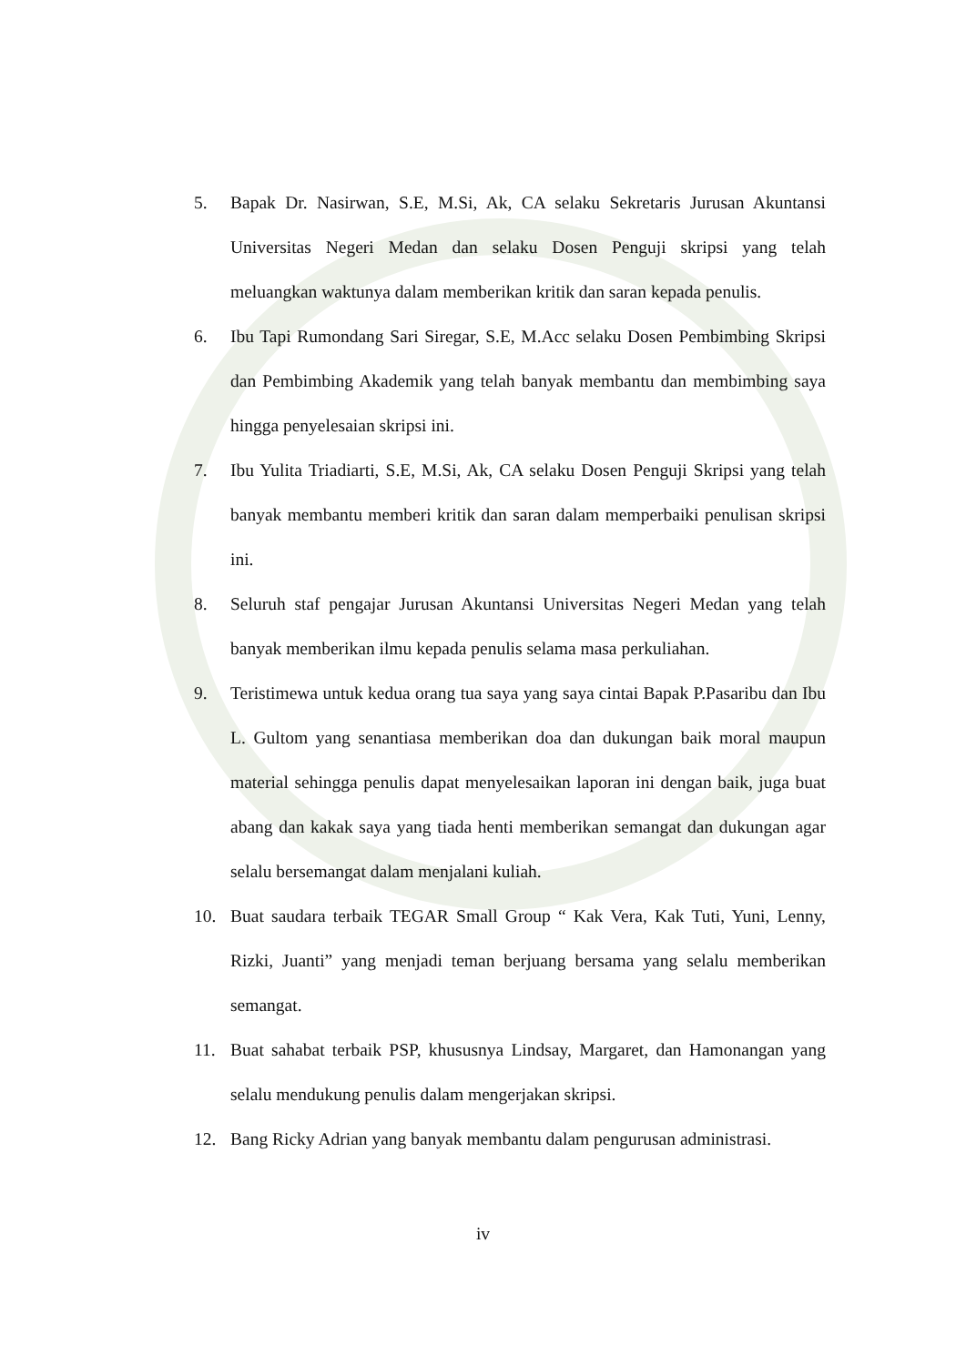5. Bapak Dr. Nasirwan, S.E, M.Si, Ak, CA selaku Sekretaris Jurusan Akuntansi Universitas Negeri Medan dan selaku Dosen Penguji skripsi yang telah meluangkan waktunya dalam memberikan kritik dan saran kepada penulis.
6. Ibu Tapi Rumondang Sari Siregar, S.E, M.Acc selaku Dosen Pembimbing Skripsi dan Pembimbing Akademik yang telah banyak membantu dan membimbing saya hingga penyelesaian skripsi ini.
7. Ibu Yulita Triadiarti, S.E, M.Si, Ak, CA selaku Dosen Penguji Skripsi yang telah banyak membantu memberi kritik dan saran dalam memperbaiki penulisan skripsi ini.
8. Seluruh staf pengajar Jurusan Akuntansi Universitas Negeri Medan yang telah banyak memberikan ilmu kepada penulis selama masa perkuliahan.
9. Teristimewa untuk kedua orang tua saya yang saya cintai Bapak P.Pasaribu dan Ibu L. Gultom yang senantiasa memberikan doa dan dukungan baik moral maupun material sehingga penulis dapat menyelesaikan laporan ini dengan baik, juga buat abang dan kakak saya yang tiada henti memberikan semangat dan dukungan agar selalu bersemangat dalam menjalani kuliah.
10. Buat saudara terbaik TEGAR Small Group “ Kak Vera, Kak Tuti, Yuni, Lenny, Rizki, Juanti” yang menjadi teman berjuang bersama yang selalu memberikan semangat.
11. Buat sahabat terbaik PSP, khususnya Lindsay, Margaret, dan Hamonangan yang selalu mendukung penulis dalam mengerjakan skripsi.
12. Bang Ricky Adrian yang banyak membantu dalam pengurusan administrasi.
iv